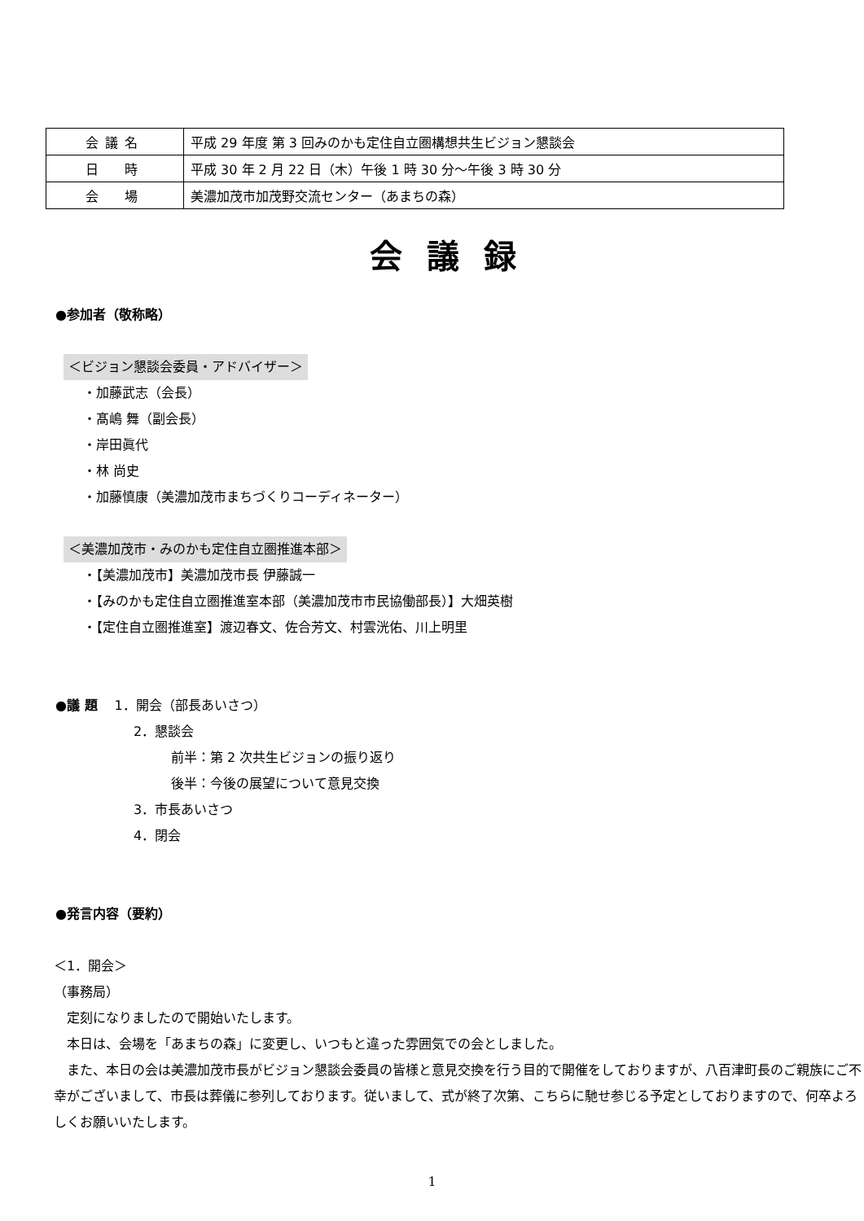| 会議名 | 平成 29 年度 第 3 回みのかも定住自立圏構想共生ビジョン懇談会 |
| 日 時 | 平成 30 年 2 月 22 日（木）午後 1 時 30 分～午後 3 時 30 分 |
| 会 場 | 美濃加茂市加茂野交流センター（あまちの森） |
会議録
●参加者（敬称略）
＜ビジョン懇談会委員・アドバイザー＞
・加藤武志（会長）
・髙嶋 舞（副会長）
・岸田眞代
・林 尚史
・加藤慎康（美濃加茂市まちづくりコーディネーター）
＜美濃加茂市・みのかも定住自立圏推進本部＞
・【美濃加茂市】美濃加茂市長 伊藤誠一
・【みのかも定住自立圏推進室本部（美濃加茂市市民協働部長）】大畑英樹
・【定住自立圏推進室】渡辺春文、佐合芳文、村雲洸佑、川上明里
●議 題　 1．開会（部長あいさつ）
2．懇談会
前半：第 2 次共生ビジョンの振り返り
後半：今後の展望について意見交換
3．市長あいさつ
4．閉会
●発言内容（要約）
＜1．開会＞
（事務局）
　定刻になりましたので開始いたします。
　本日は、会場を「あまちの森」に変更し、いつもと違った雰囲気での会としました。
　また、本日の会は美濃加茂市長がビジョン懇談会委員の皆様と意見交換を行う目的で開催をしておりますが、八百津町長のご親族にご不幸がございまして、市長は葬儀に参列しております。従いまして、式が終了次第、こちらに馳せ参じる予定としておりますので、何卒よろしくお願いいたします。
1